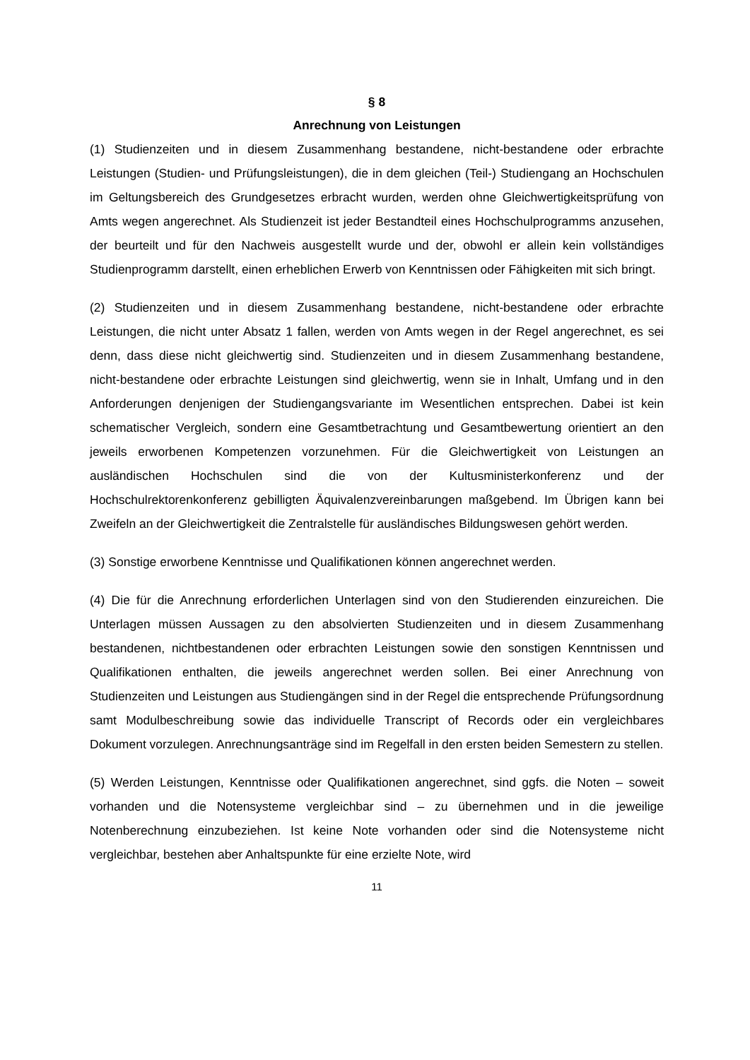§ 8
Anrechnung von Leistungen
(1) Studienzeiten und in diesem Zusammenhang bestandene, nicht-bestandene oder erbrachte Leistungen (Studien- und Prüfungsleistungen), die in dem gleichen (Teil-) Studiengang an Hochschulen im Geltungsbereich des Grundgesetzes erbracht wurden, werden ohne Gleichwertigkeitsprüfung von Amts wegen angerechnet. Als Studienzeit ist jeder Bestandteil eines Hochschulprogramms anzusehen, der beurteilt und für den Nachweis ausgestellt wurde und der, obwohl er allein kein vollständiges Studienprogramm darstellt, einen erheblichen Erwerb von Kenntnissen oder Fähigkeiten mit sich bringt.
(2) Studienzeiten und in diesem Zusammenhang bestandene, nicht-bestandene oder erbrachte Leistungen, die nicht unter Absatz 1 fallen, werden von Amts wegen in der Regel angerechnet, es sei denn, dass diese nicht gleichwertig sind. Studienzeiten und in diesem Zusammenhang bestandene, nicht-bestandene oder erbrachte Leistungen sind gleichwertig, wenn sie in Inhalt, Umfang und in den Anforderungen denjenigen der Studiengangsvariante im Wesentlichen entsprechen. Dabei ist kein schematischer Vergleich, sondern eine Gesamtbetrachtung und Gesamtbewertung orientiert an den jeweils erworbenen Kompetenzen vorzunehmen. Für die Gleichwertigkeit von Leistungen an ausländischen Hochschulen sind die von der Kultusministerkonferenz und der Hochschulrektorenkonferenz gebilligten Äquivalenzvereinbarungen maßgebend. Im Übrigen kann bei Zweifeln an der Gleichwertigkeit die Zentralstelle für ausländisches Bildungswesen gehört werden.
(3) Sonstige erworbene Kenntnisse und Qualifikationen können angerechnet werden.
(4) Die für die Anrechnung erforderlichen Unterlagen sind von den Studierenden einzureichen. Die Unterlagen müssen Aussagen zu den absolvierten Studienzeiten und in diesem Zusammenhang bestandenen, nichtbestandenen oder erbrachten Leistungen sowie den sonstigen Kenntnissen und Qualifikationen enthalten, die jeweils angerechnet werden sollen. Bei einer Anrechnung von Studienzeiten und Leistungen aus Studiengängen sind in der Regel die entsprechende Prüfungsordnung samt Modulbeschreibung sowie das individuelle Transcript of Records oder ein vergleichbares Dokument vorzulegen. Anrechnungsanträge sind im Regelfall in den ersten beiden Semestern zu stellen.
(5) Werden Leistungen, Kenntnisse oder Qualifikationen angerechnet, sind ggfs. die Noten – soweit vorhanden und die Notensysteme vergleichbar sind – zu übernehmen und in die jeweilige Notenberechnung einzubeziehen. Ist keine Note vorhanden oder sind die Notensysteme nicht vergleichbar, bestehen aber Anhaltspunkte für eine erzielte Note, wird
11